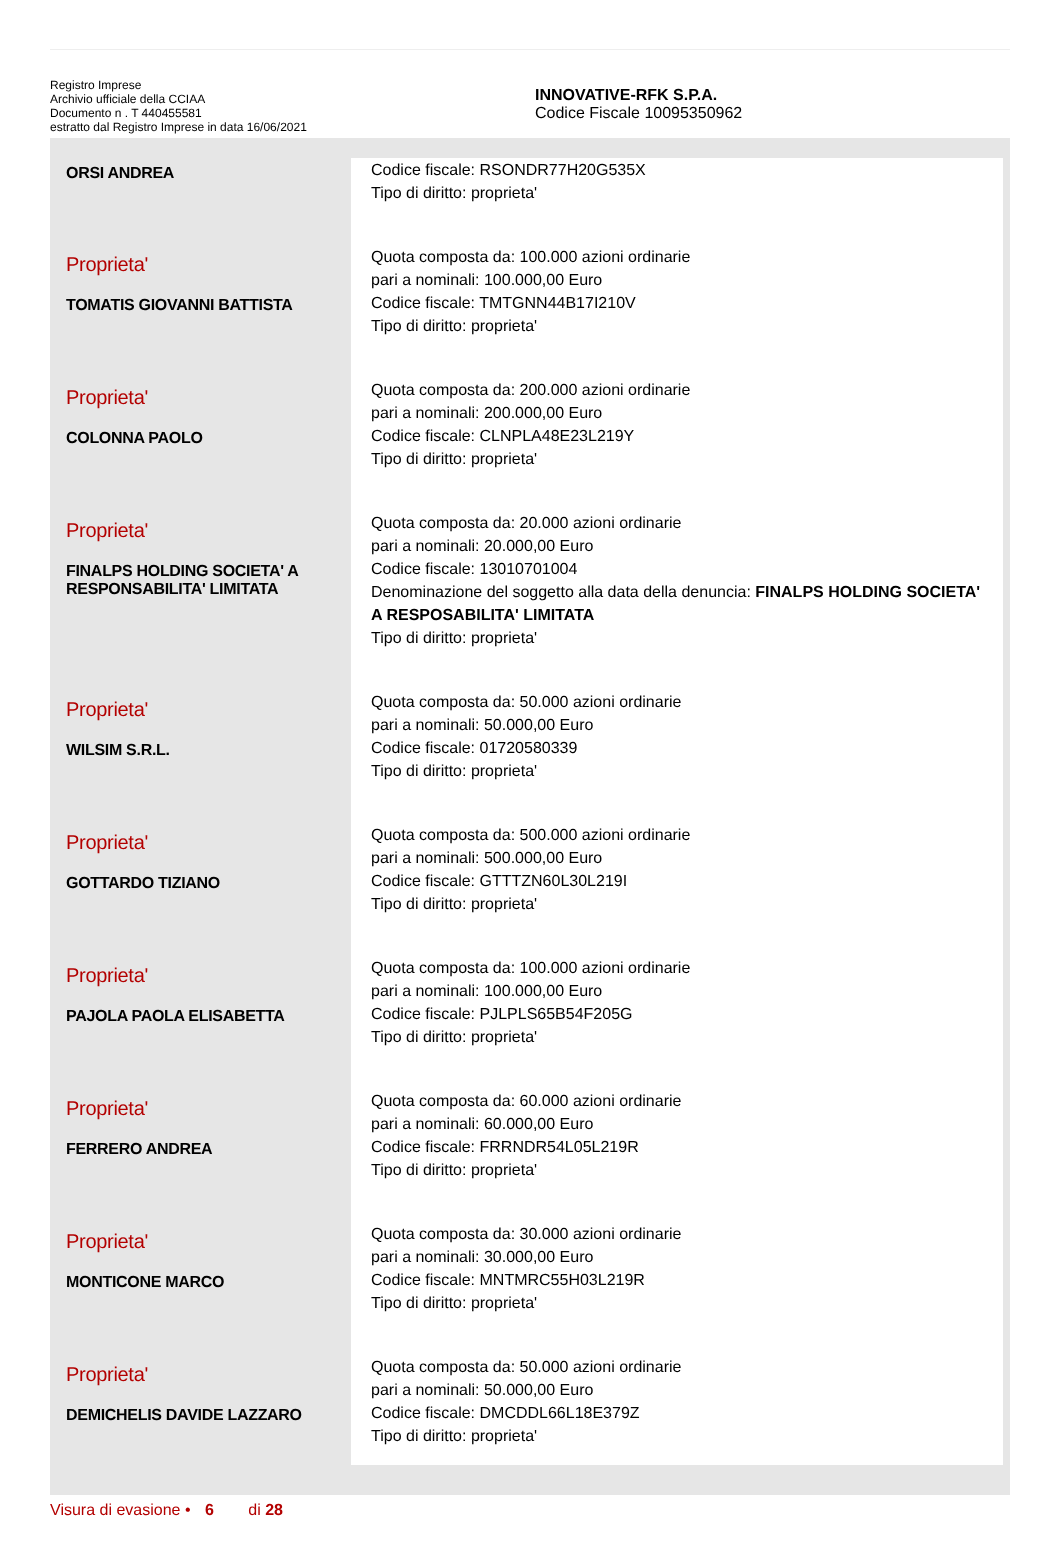Registro Imprese
Archivio ufficiale della CCIAA
Documento n . T 440455581
estratto dal Registro Imprese in data 16/06/2021
INNOVATIVE-RFK S.P.A.
Codice Fiscale 10095350962
| ORSI ANDREA | Codice fiscale: RSONDR77H20G535X Tipo di diritto: proprieta' |
| Proprieta' TOMATIS GIOVANNI BATTISTA | Quota composta da: 100.000 azioni ordinarie pari a nominali: 100.000,00 Euro Codice fiscale: TMTGNN44B17I210V Tipo di diritto: proprieta' |
| Proprieta' COLONNA PAOLO | Quota composta da: 200.000 azioni ordinarie pari a nominali: 200.000,00 Euro Codice fiscale: CLNPLA48E23L219Y Tipo di diritto: proprieta' |
| Proprieta' FINALPS HOLDING SOCIETA' A RESPONSABILITA' LIMITATA | Quota composta da: 20.000 azioni ordinarie pari a nominali: 20.000,00 Euro Codice fiscale: 13010701004 Denominazione del soggetto alla data della denuncia: FINALPS HOLDING SOCIETA' A RESPOSABILITA' LIMITATA Tipo di diritto: proprieta' |
| Proprieta' WILSIM S.R.L. | Quota composta da: 50.000 azioni ordinarie pari a nominali: 50.000,00 Euro Codice fiscale: 01720580339 Tipo di diritto: proprieta' |
| Proprieta' GOTTARDO TIZIANO | Quota composta da: 500.000 azioni ordinarie pari a nominali: 500.000,00 Euro Codice fiscale: GTTTZN60L30L219I Tipo di diritto: proprieta' |
| Proprieta' PAJOLA PAOLA ELISABETTA | Quota composta da: 100.000 azioni ordinarie pari a nominali: 100.000,00 Euro Codice fiscale: PJLPLS65B54F205G Tipo di diritto: proprieta' |
| Proprieta' FERRERO ANDREA | Quota composta da: 60.000 azioni ordinarie pari a nominali: 60.000,00 Euro Codice fiscale: FRRNDR54L05L219R Tipo di diritto: proprieta' |
| Proprieta' MONTICONE MARCO | Quota composta da: 30.000 azioni ordinarie pari a nominali: 30.000,00 Euro Codice fiscale: MNTMRC55H03L219R Tipo di diritto: proprieta' |
| Proprieta' DEMICHELIS DAVIDE LAZZARO | Quota composta da: 50.000 azioni ordinarie pari a nominali: 50.000,00 Euro Codice fiscale: DMCDDL66L18E379Z Tipo di diritto: proprieta' |
Visura di evasione • 6 di 28